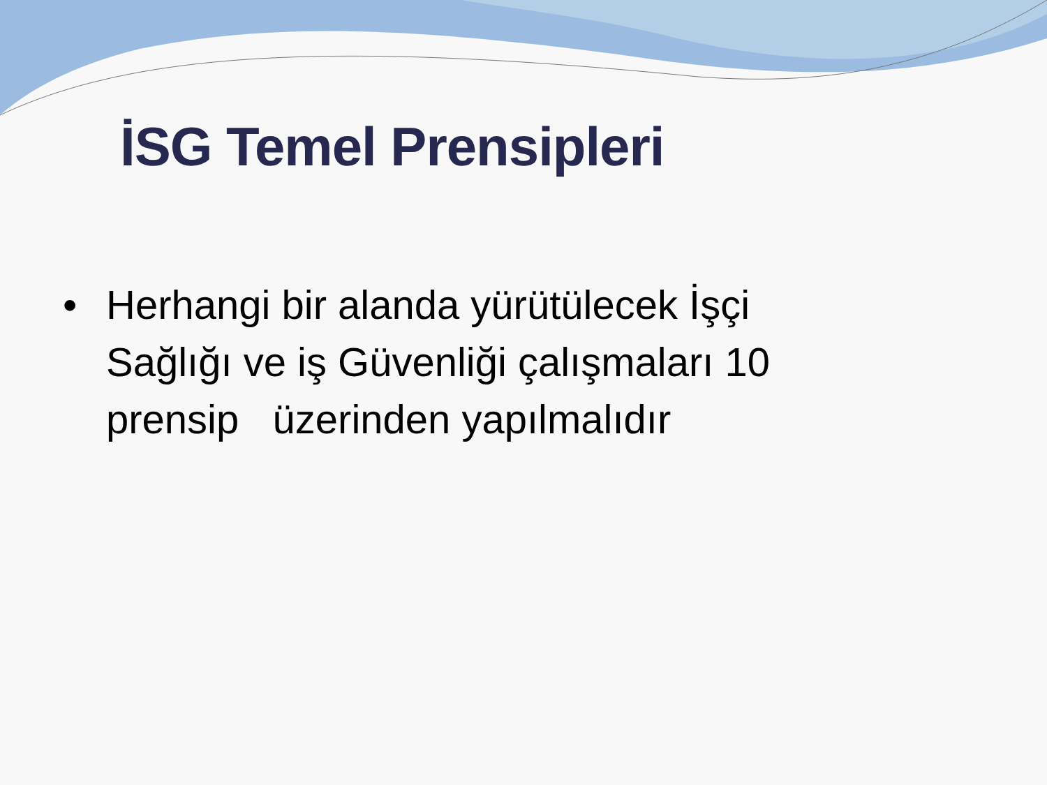İSG Temel Prensipleri
• Herhangi bir alanda yürütülecek İşçi Sağlığı ve iş Güvenliği çalışmaları 10 prensip üzerinden yapılmalıdır